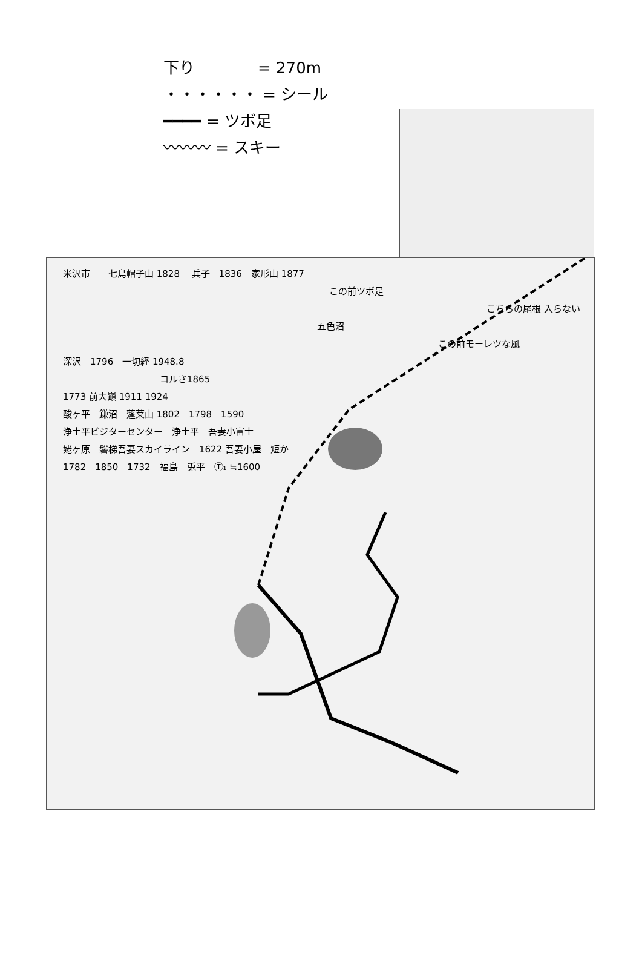下り　　　　= 270m
・・・・・・ = シール
━━━━ = ツボ足
〰〰〰 = スキー
米沢市　　七島帽子山 1828 　兵子　1836　家形山 1877
この前ツボ足
こちらの尾根 入らない
五色沼
この前モーレツな風
深沢　1796　一切経 1948.8
コルさ1865
1773 前大巓 1911 1924
酸ヶ平　鎌沼　蓬莱山 1802　1798　1590
浄土平ビジターセンター　浄土平　吾妻小富士
姥ヶ原　磐梯吾妻スカイライン　1622 吾妻小屋　短か
1782　1850　1732　福島　兎平　Ⓣ₁ ≒1600